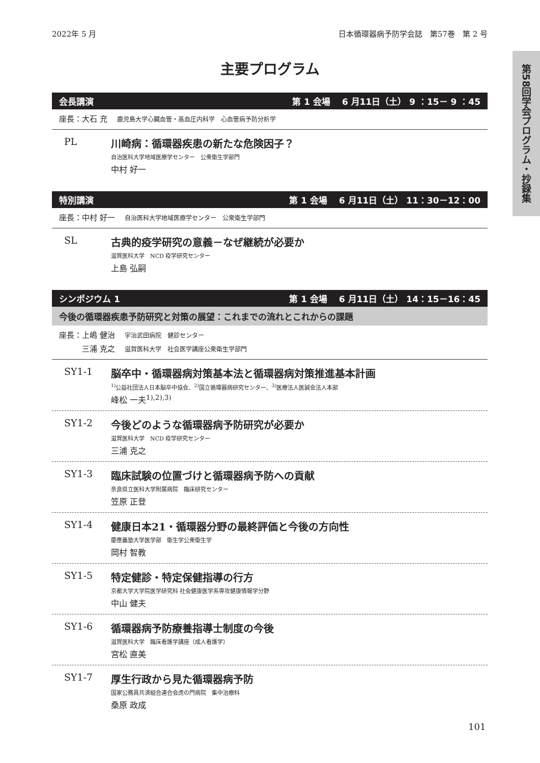2022年 5 月 日本循環器病予防学会誌　第57巻　第 2 号
主要プログラム
会長講演 第 1 会場　 6 月11日（土） 9 ：15－ 9 ：45
座長：大石 充 鹿児島大学心臓血管・高血圧内科学　心血管病予防分析学
PL 川崎病：循環器疾患の新たな危険因子？
自治医科大学地域医療学センター　公衆衛生学部門
中村 好一
特別講演 第 1 会場　 6 月11日（土） 11：30－12：00
座長：中村 好一 自治医科大学地域医療学センター　公衆衛生学部門
SL 古典的疫学研究の意義－なぜ継続が必要か
滋賀医科大学　NCD 疫学研究センター
上島 弘嗣
シンポジウム 1 第 1 会場　 6 月11日（土） 14：15－16：45
今後の循環器疾患予防研究と対策の展望：これまでの流れとこれからの課題
座長：上嶋 健治 宇治武田病院　健診センター
　　　三浦 克之 滋賀医科大学　社会医学講座公衆衛生学部門
SY1-1 脳卒中・循環器病対策基本法と循環器病対策推進基本計画
<sup>1)</sup> 公益社団法人日本脳卒中協会、<sup>2)</sup>国立循環器病研究センター、<sup>3)</sup>医療法人医誠会法人本部
峰松 一夫<sup>1),2),3)</sup>
SY1-2 今後どのような循環器病予防研究が必要か
滋賀医科大学　NCD 疫学研究センター
三浦 克之
SY1-3 臨床試験の位置づけと循環器病予防への貢献
奈良県立医科大学附属病院　臨床研究センター
笠原 正登
SY1-4 健康日本21・循環器分野の最終評価と今後の方向性
慶應義塾大学医学部　衛生学公衆衛生学
岡村 智教
SY1-5 特定健診・特定保健指導の行方
京都大学大学院医学研究科 社会健康医学系専攻健康情報学分野
中山 健夫
SY1-6 循環器病予防療養指導士制度の今後
滋賀医科大学　臨床看護学講座（成人看護学）
宮松 直美
SY1-7 厚生行政から見た循環器病予防
国家公務員共済組合連合会虎の門病院　集中治療科
桑原 政成
第58回学会プログラム・抄録集
101